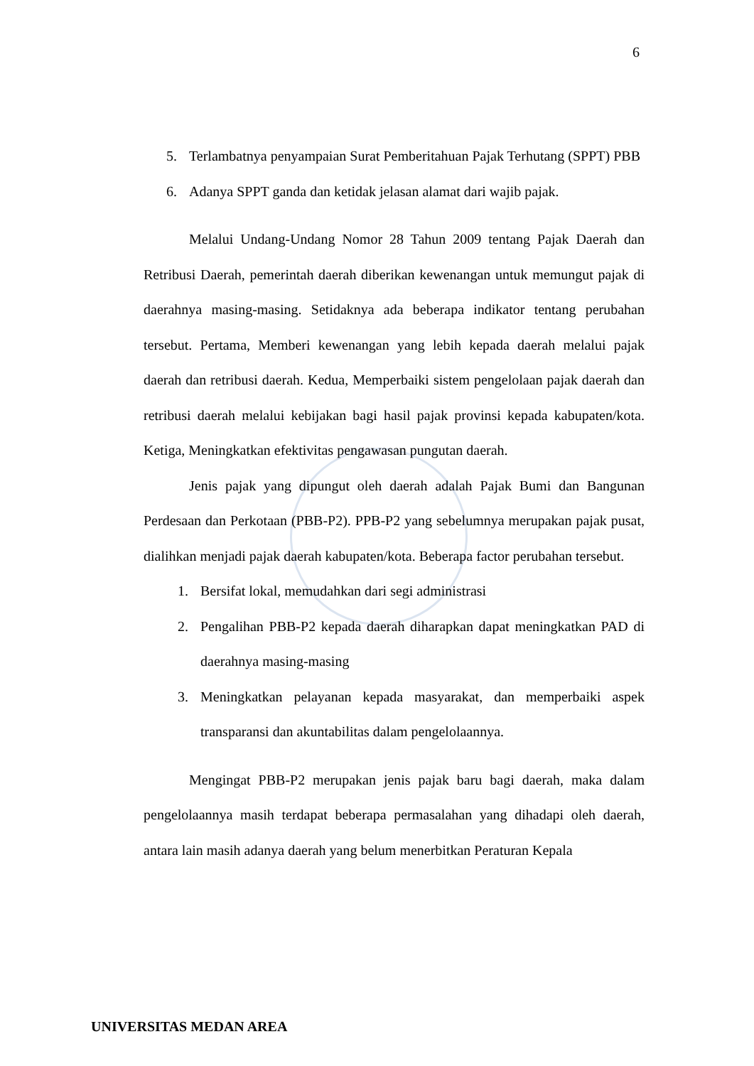6
5. Terlambatnya penyampaian Surat Pemberitahuan Pajak Terhutang (SPPT) PBB
6. Adanya SPPT ganda dan ketidak jelasan alamat dari wajib pajak.
Melalui Undang-Undang Nomor 28 Tahun 2009 tentang Pajak Daerah dan Retribusi Daerah, pemerintah daerah diberikan kewenangan untuk memungut pajak di daerahnya masing-masing. Setidaknya ada beberapa indikator tentang perubahan tersebut. Pertama, Memberi kewenangan yang lebih kepada daerah melalui pajak daerah dan retribusi daerah. Kedua, Memperbaiki sistem pengelolaan pajak daerah dan retribusi daerah melalui kebijakan bagi hasil pajak provinsi kepada kabupaten/kota. Ketiga, Meningkatkan efektivitas pengawasan pungutan daerah.
Jenis pajak yang dipungut oleh daerah adalah Pajak Bumi dan Bangunan Perdesaan dan Perkotaan (PBB-P2). PPB-P2 yang sebelumnya merupakan pajak pusat, dialihkan menjadi pajak daerah kabupaten/kota. Beberapa factor perubahan tersebut.
1. Bersifat lokal, memudahkan dari segi administrasi
2. Pengalihan PBB-P2 kepada daerah diharapkan dapat meningkatkan PAD di daerahnya masing-masing
3. Meningkatkan pelayanan kepada masyarakat, dan memperbaiki aspek transparansi dan akuntabilitas dalam pengelolaannya.
Mengingat PBB-P2 merupakan jenis pajak baru bagi daerah, maka dalam pengelolaannya masih terdapat beberapa permasalahan yang dihadapi oleh daerah, antara lain masih adanya daerah yang belum menerbitkan Peraturan Kepala
UNIVERSITAS MEDAN AREA